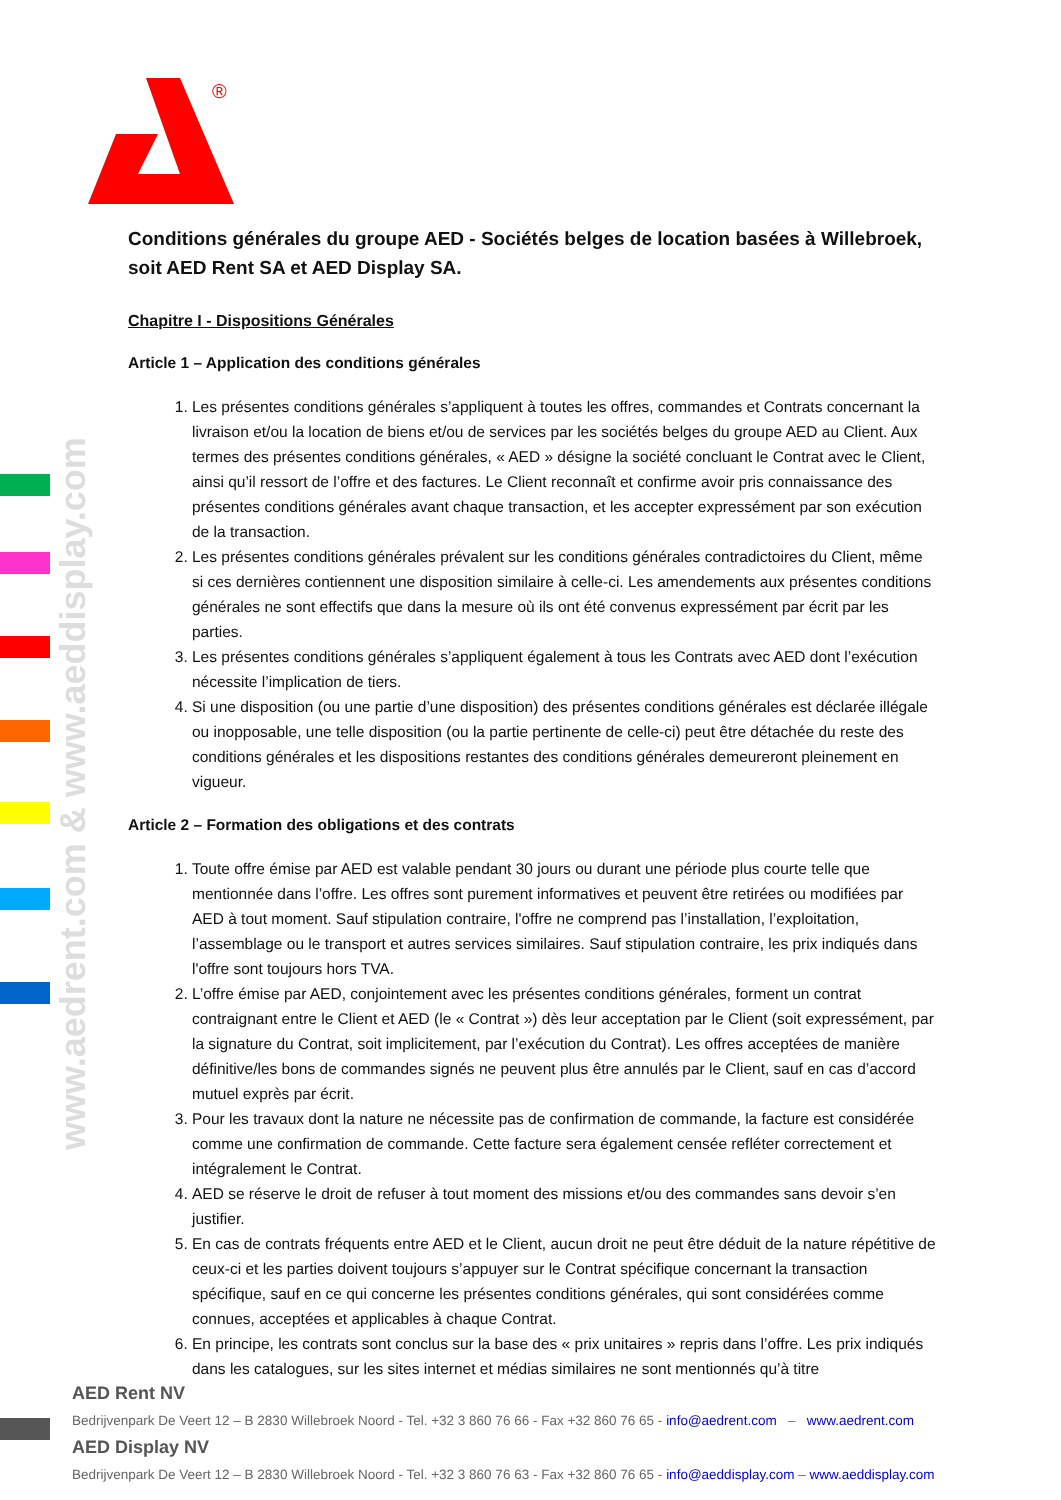®
www.aedrent.com & www.aeddisplay.com
Conditions générales du groupe AED - Sociétés belges de location basées à Willebroek, soit AED Rent SA et AED Display SA.
Chapitre I - Dispositions Générales
Article 1 – Application des conditions générales
1. Les présentes conditions générales s’appliquent à toutes les offres, commandes et Contrats concernant la livraison et/ou la location de biens et/ou de services par les sociétés belges du groupe AED au Client. Aux termes des présentes conditions générales, « AED » désigne la société concluant le Contrat avec le Client, ainsi qu’il ressort de l’offre et des factures. Le Client reconnaît et confirme avoir pris connaissance des présentes conditions générales avant chaque transaction, et les accepter expressément par son exécution de la transaction.
2. Les présentes conditions générales prévalent sur les conditions générales contradictoires du Client, même si ces dernières contiennent une disposition similaire à celle-ci. Les amendements aux présentes conditions générales ne sont effectifs que dans la mesure où ils ont été convenus expressément par écrit par les parties.
3. Les présentes conditions générales s’appliquent également à tous les Contrats avec AED dont l’exécution nécessite l’implication de tiers.
4. Si une disposition (ou une partie d’une disposition) des présentes conditions générales est déclarée illégale ou inopposable, une telle disposition (ou la partie pertinente de celle-ci) peut être détachée du reste des conditions générales et les dispositions restantes des conditions générales demeureront pleinement en vigueur.
Article 2 – Formation des obligations et des contrats
1. Toute offre émise par AED est valable pendant 30 jours ou durant une période plus courte telle que mentionnée dans l’offre. Les offres sont purement informatives et peuvent être retirées ou modifiées par AED à tout moment. Sauf stipulation contraire, l'offre ne comprend pas l’installation, l’exploitation, l’assemblage ou le transport et autres services similaires. Sauf stipulation contraire, les prix indiqués dans l'offre sont toujours hors TVA.
2. L’offre émise par AED, conjointement avec les présentes conditions générales, forment un contrat contraignant entre le Client et AED (le « Contrat ») dès leur acceptation par le Client (soit expressément, par la signature du Contrat, soit implicitement, par l’exécution du Contrat). Les offres acceptées de manière définitive/les bons de commandes signés ne peuvent plus être annulés par le Client, sauf en cas d’accord mutuel exprès par écrit.
3. Pour les travaux dont la nature ne nécessite pas de confirmation de commande, la facture est considérée comme une confirmation de commande. Cette facture sera également censée refléter correctement et intégralement le Contrat.
4. AED se réserve le droit de refuser à tout moment des missions et/ou des commandes sans devoir s’en justifier.
5. En cas de contrats fréquents entre AED et le Client, aucun droit ne peut être déduit de la nature répétitive de ceux-ci et les parties doivent toujours s’appuyer sur le Contrat spécifique concernant la transaction spécifique, sauf en ce qui concerne les présentes conditions générales, qui sont considérées comme connues, acceptées et applicables à chaque Contrat.
6. En principe, les contrats sont conclus sur la base des « prix unitaires » repris dans l’offre. Les prix indiqués dans les catalogues, sur les sites internet et médias similaires ne sont mentionnés qu’à titre
AED Rent NV
Bedrijvenpark De Veert 12 – B 2830 Willebroek Noord - Tel. +32 3 860 76 66 - Fax +32 860 76 65 - info@aedrent.com – www.aedrent.com
AED Display NV
Bedrijvenpark De Veert 12 – B 2830 Willebroek Noord - Tel. +32 3 860 76 63 - Fax +32 860 76 65 - info@aeddisplay.com – www.aeddisplay.com